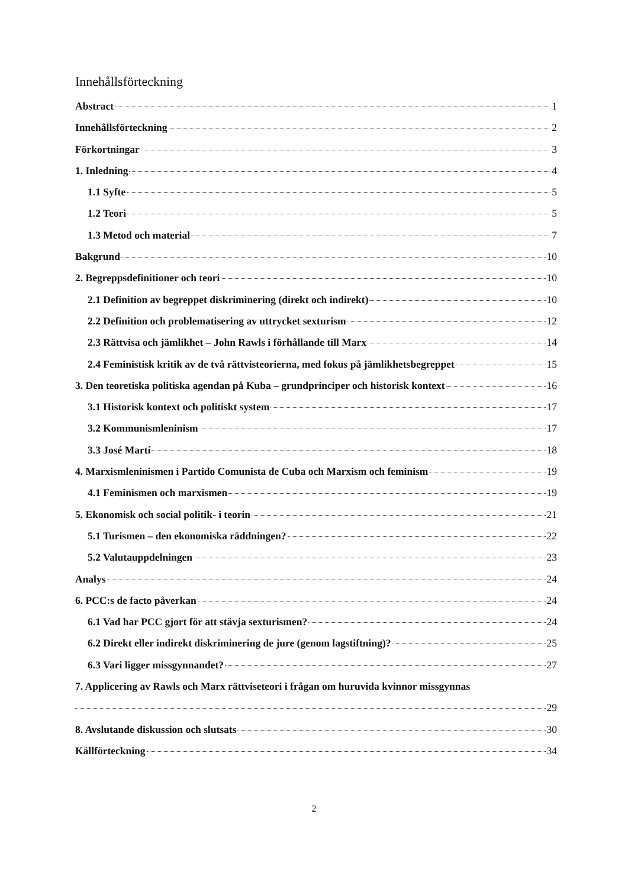Innehållsförteckning
Abstract 1
Innehållsförteckning 2
Förkortningar 3
1. Inledning 4
1.1 Syfte 5
1.2 Teori 5
1.3 Metod och material 7
Bakgrund 10
2. Begreppsdefinitioner och teori 10
2.1 Definition av begreppet diskriminering (direkt och indirekt) 10
2.2 Definition och problematisering av uttrycket sexturism 12
2.3 Rättvisa och jämlikhet – John Rawls i förhållande till Marx 14
2.4 Feministisk kritik av de två rättvisteorierna, med fokus på jämlikhetsbegreppet 15
3. Den teoretiska politiska agendan på Kuba – grundprinciper och historisk kontext 16
3.1 Historisk kontext och politiskt system 17
3.2 Kommunismleninism 17
3.3 José Martí 18
4. Marxismleninismen i Partido Comunista de Cuba och Marxism och feminism 19
4.1 Feminismen och marxismen 19
5. Ekonomisk och social politik- i teorin 21
5.1 Turismen – den ekonomiska räddningen? 22
5.2 Valutauppdelningen 23
Analys 24
6. PCC:s de facto påverkan 24
6.1 Vad har PCC gjort för att stävja sexturismen? 24
6.2 Direkt eller indirekt diskriminering de jure (genom lagstiftning)? 25
6.3 Vari ligger missgynnandet? 27
7. Applicering av Rawls och Marx rättviseteori i frågan om huruvida kvinnor missgynnas
29
8. Avslutande diskussion och slutsats 30
Källförteckning 34
2